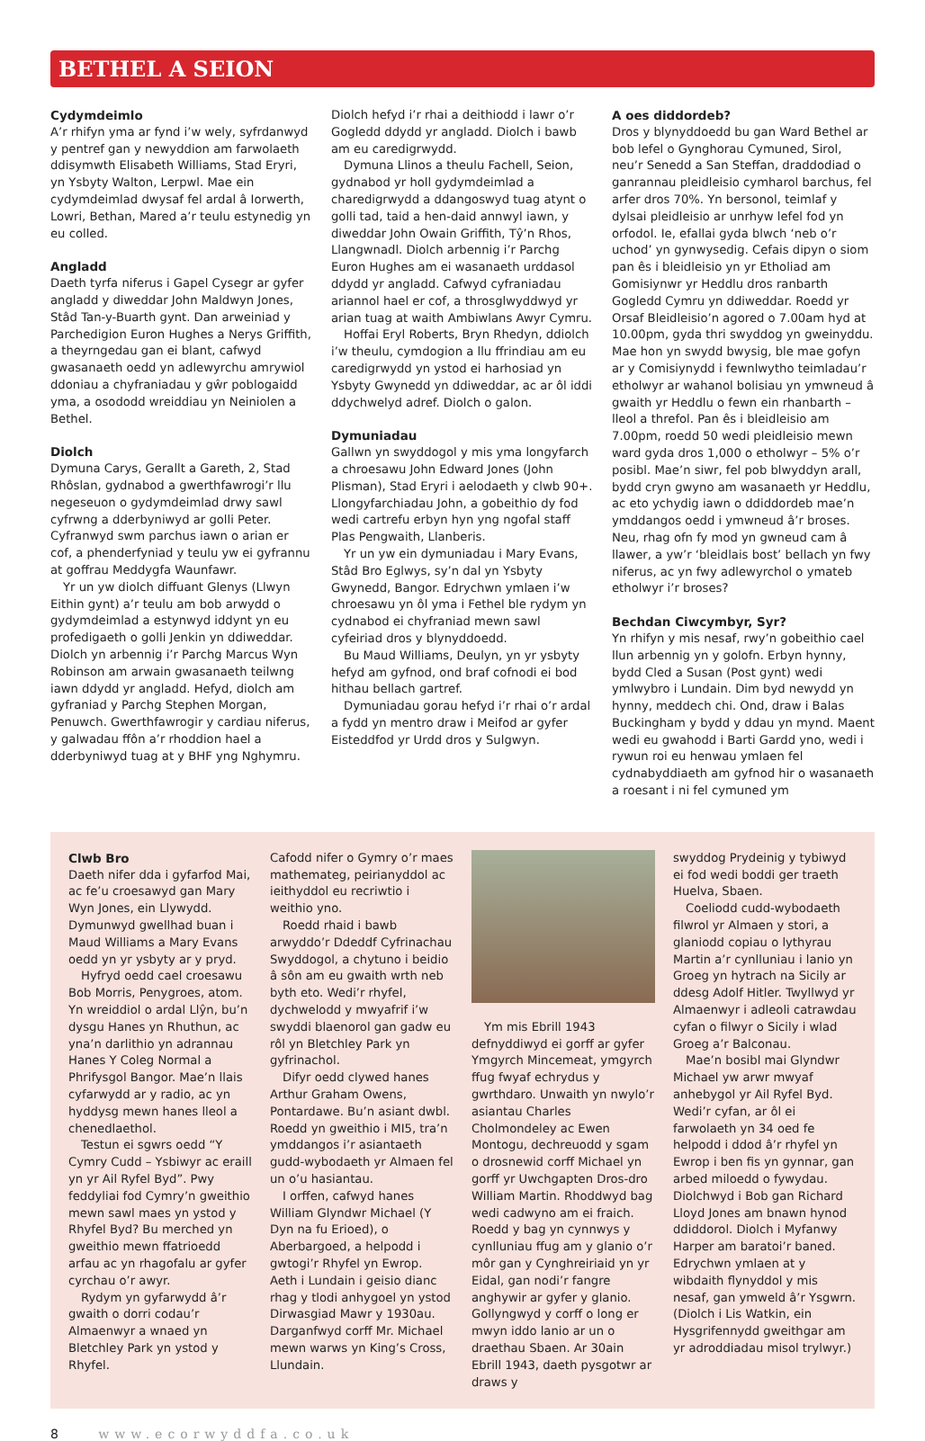BETHEL A SEION
Cydymdeimlo
A’r rhifyn yma ar fynd i’w wely, syfrdanwyd y pentref gan y newyddion am farwolaeth ddisymwth Elisabeth Williams, Stad Eryri, yn Ysbyty Walton, Lerpwl. Mae ein cydymdeimlad dwysaf fel ardal â Iorwerth, Lowri, Bethan, Mared a’r teulu estynedig yn eu colled.
Angladd
Daeth tyrfa niferus i Gapel Cysegr ar gyfer angladd y diweddar John Maldwyn Jones, Stâd Tan-y-Buarth gynt. Dan arweiniad y Parchedigion Euron Hughes a Nerys Griffith, a theyrngedau gan ei blant, cafwyd gwasanaeth oedd yn adlewyrchu amrywiol ddoniau a chyfraniadau y gŵr poblogaidd yma, a osododd wreiddiau yn Neiniolen a Bethel.
Diolch
Dymuna Carys, Gerallt a Gareth, 2, Stad Rhôslan, gydnabod a gwerthfawrogi’r llu negeseuon o gydymdeimlad drwy sawl cyfrwng a dderbyniwyd ar golli Peter. Cyfranwyd swm parchus iawn o arian er cof, a phenderfyniad y teulu yw ei gyfrannu at goffrau Meddygfa Waunfawr.
Yr un yw diolch diffuant Glenys (Llwyn Eithin gynt) a’r teulu am bob arwydd o gydymdeimlad a estynwyd iddynt yn eu profedigaeth o golli Jenkin yn ddiweddar. Diolch yn arbennig i’r Parchg Marcus Wyn Robinson am arwain gwasanaeth teilwng iawn ddydd yr angladd. Hefyd, diolch am gyfraniad y Parchg Stephen Morgan, Penuwch. Gwerthfawrogir y cardiau niferus, y galwadau ffôn a’r rhoddion hael a dderbyniwyd tuag at y BHF yng Nghymru.
Diolch hefyd i’r rhai a deithiodd i lawr o’r Gogledd ddydd yr angladd. Diolch i bawb am eu caredigrwydd.
Dymuna Llinos a theulu Fachell, Seion, gydnabod yr holl gydymdeimlad a charedigrwydd a ddangoswyd tuag atynt o golli tad, taid a hen-daid annwyl iawn, y diweddar John Owain Griffith, Tŷ’n Rhos, Llangwnadl. Diolch arbennig i’r Parchg Euron Hughes am ei wasanaeth urddasol ddydd yr angladd. Cafwyd cyfraniadau ariannol hael er cof, a throsglwyddwyd yr arian tuag at waith Ambiwlans Awyr Cymru.
Hoffai Eryl Roberts, Bryn Rhedyn, ddiolch i’w theulu, cymdogion a llu ffrindiau am eu caredigrwydd yn ystod ei harhosiad yn Ysbyty Gwynedd yn ddiweddar, ac ar ôl iddi ddychwelyd adref. Diolch o galon.
Dymuniadau
Gallwn yn swyddogol y mis yma longyfarch a chroesawu John Edward Jones (John Plisman), Stad Eryri i aelodaeth y clwb 90+. Llongyfarchiadau John, a gobeithio dy fod wedi cartrefu erbyn hyn yng ngofal staff Plas Pengwaith, Llanberis.
Yr un yw ein dymuniadau i Mary Evans, Stâd Bro Eglwys, sy’n dal yn Ysbyty Gwynedd, Bangor. Edrychwn ymlaen i’w chroesawu yn ôl yma i Fethel ble rydym yn cydnabod ei chyfraniad mewn sawl cyfeiriad dros y blynyddoedd.
Bu Maud Williams, Deulyn, yn yr ysbyty hefyd am gyfnod, ond braf cofnodi ei bod hithau bellach gartref.
Dymuniadau gorau hefyd i’r rhai o’r ardal a fydd yn mentro draw i Meifod ar gyfer Eisteddfod yr Urdd dros y Sulgwyn.
A oes diddordeb?
Dros y blynyddoedd bu gan Ward Bethel ar bob lefel o Gynghorau Cymuned, Sirol, neu’r Senedd a San Steffan, draddodiad o ganrannau pleidleisio cymharol barchus, fel arfer dros 70%. Yn bersonol, teimlaf y dylsai pleidleisio ar unrhyw lefel fod yn orfodol. Ie, efallai gyda blwch ‘neb o’r uchod’ yn gynwysedig. Cefais dipyn o siom pan ês i bleidleisio yn yr Etholiad am Gomisiynwr yr Heddlu dros ranbarth Gogledd Cymru yn ddiweddar. Roedd yr Orsaf Bleidleisio’n agored o 7.00am hyd at 10.00pm, gyda thri swyddog yn gweinyddu. Mae hon yn swydd bwysig, ble mae gofyn ar y Comisiynydd i fewnlwytho teimladau’r etholwyr ar wahanol bolisiau yn ymwneud â gwaith yr Heddlu o fewn ein rhanbarth – lleol a threfol. Pan ês i bleidleisio am 7.00pm, roedd 50 wedi pleidleisio mewn ward gyda dros 1,000 o etholwyr – 5% o’r posibl. Mae’n siwr, fel pob blwyddyn arall, bydd cryn gwyno am wasanaeth yr Heddlu, ac eto ychydig iawn o ddiddordeb mae’n ymddangos oedd i ymwneud â’r broses. Neu, rhag ofn fy mod yn gwneud cam â llawer, a yw’r ‘bleidlais bost’ bellach yn fwy niferus, ac yn fwy adlewyrchol o ymateb etholwyr i’r broses?
Bechdan Ciwcymbyr, Syr?
Yn rhifyn y mis nesaf, rwy’n gobeithio cael llun arbennig yn y golofn. Erbyn hynny, bydd Cled a Susan (Post gynt) wedi ymlwybro i Lundain. Dim byd newydd yn hynny, meddech chi. Ond, draw i Balas Buckingham y bydd y ddau yn mynd. Maent wedi eu gwahodd i Barti Gardd yno, wedi i rywun roi eu henwau ymlaen fel cydnabyddiaeth am gyfnod hir o wasanaeth a roesant i ni fel cymuned ym
Clwb Bro
Daeth nifer dda i gyfarfod Mai, ac fe’u croesawyd gan Mary Wyn Jones, ein Llywydd. Dymunwyd gwellhad buan i Maud Williams a Mary Evans oedd yn yr ysbyty ar y pryd.
Hyfryd oedd cael croesawu Bob Morris, Penygroes, atom. Yn wreiddiol o ardal Llŷn, bu’n dysgu Hanes yn Rhuthun, ac yna’n darlithio yn adrannau Hanes Y Coleg Normal a Phrifysgol Bangor. Mae’n llais cyfarwydd ar y radio, ac yn hyddysg mewn hanes lleol a chenedlaethol.
Testun ei sgwrs oedd “Y Cymry Cudd – Ysbiwyr ac eraill yn yr Ail Ryfel Byd”. Pwy feddyliai fod Cymry’n gweithio mewn sawl maes yn ystod y Rhyfel Byd? Bu merched yn gweithio mewn ffatrioedd arfau ac yn rhagofalu ar gyfer cyrchau o’r awyr.
Rydym yn gyfarwydd â’r gwaith o dorri codau’r Almaenwyr a wnaed yn Bletchley Park yn ystod y Rhyfel.
Cafodd nifer o Gymry o’r maes mathemateg, peirianyddol ac ieithyddol eu recriwtio i weithio yno.
Roedd rhaid i bawb arwyddo’r Ddeddf Cyfrinachau Swyddogol, a chytuno i beidio â sôn am eu gwaith wrth neb byth eto. Wedi’r rhyfel, dychwelodd y mwyafrif i’w swyddi blaenorol gan gadw eu rôl yn Bletchley Park yn gyfrinachol.
Difyr oedd clywed hanes Arthur Graham Owens, Pontardawe. Bu’n asiant dwbl. Roedd yn gweithio i MI5, tra’n ymddangos i’r asiantaeth gudd-wybodaeth yr Almaen fel un o’u hasiantau.
I orffen, cafwyd hanes William Glyndwr Michael (Y Dyn na fu Erioed), o Aberbargoed, a helpodd i gwtogi’r Rhyfel yn Ewrop. Aeth i Lundain i geisio dianc rhag y tlodi anhygoel yn ystod Dirwasgiad Mawr y 1930au. Darganfwyd corff Mr. Michael mewn warws yn King’s Cross, Llundain.
Ym mis Ebrill 1943 defnyddiwyd ei gorff ar gyfer Ymgyrch Mincemeat, ymgyrch ffug fwyaf echrydus y gwrthdaro. Unwaith yn nwylo’r asiantau Charles Cholmondeley ac Ewen Montogu, dechreuodd y sgam o drosnewid corff Michael yn gorff yr Uwchgapten Dros-dro William Martin. Rhoddwyd bag wedi cadwyno am ei fraich. Roedd y bag yn cynnwys y cynlluniau ffug am y glanio o’r môr gan y Cynghreiriaid yn yr Eidal, gan nodi’r fangre anghywir ar gyfer y glanio. Gollyngwyd y corff o long er mwyn iddo lanio ar un o draethau Sbaen. Ar 30ain Ebrill 1943, daeth pysgotwr ar draws y
swyddog Prydeinig y tybiwyd ei fod wedi boddi ger traeth Huelva, Sbaen.
Coeliodd cudd-wybodaeth filwrol yr Almaen y stori, a glaniodd copiau o lythyrau Martin a’r cynlluniau i lanio yn Groeg yn hytrach na Sicily ar ddesg Adolf Hitler. Twyllwyd yr Almaenwyr i adleoli catrawdau cyfan o filwyr o Sicily i wlad Groeg a’r Balconau.
Mae’n bosibl mai Glyndwr Michael yw arwr mwyaf anhebygol yr Ail Ryfel Byd. Wedi’r cyfan, ar ôl ei farwolaeth yn 34 oed fe helpodd i ddod â’r rhyfel yn Ewrop i ben fis yn gynnar, gan arbed miloedd o fywydau. Diolchwyd i Bob gan Richard Lloyd Jones am bnawn hynod ddiddorol. Diolch i Myfanwy Harper am baratoi’r baned. Edrychwn ymlaen at y wibdaith flynyddol y mis nesaf, gan ymweld â’r Ysgwrn. (Diolch i Lis Watkin, ein Hysgrifennydd gweithgar am yr adroddiadau misol trylwyr.)
8 www.ecorwyddfa.co.uk